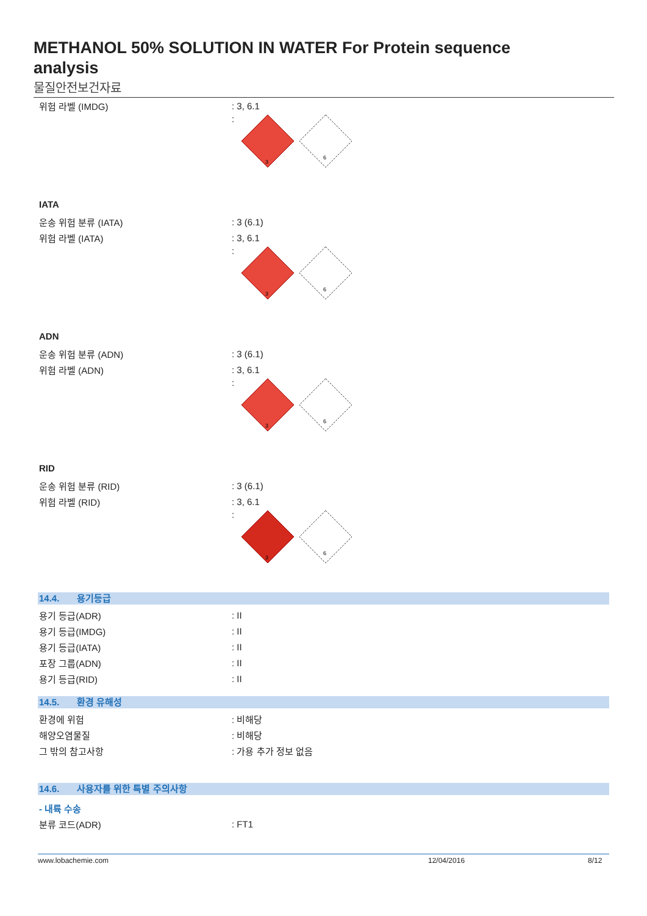METHANOL 50% SOLUTION IN WATER For Protein sequence analysis
물질안전보건자료
위험 라벨 (IMDG) : 3, 6.1
:
3
6
IATA
운송 위험 분류 (IATA) : 3 (6.1)
위험 라벨 (IATA) : 3, 6.1
:
3
6
ADN
운송 위험 분류 (ADN) : 3 (6.1)
위험 라벨 (ADN) : 3, 6.1
:
3
6
RID
운송 위험 분류 (RID) : 3 (6.1)
위험 라벨 (RID) : 3, 6.1
:
3
6
14.4. 용기등급
용기 등급(ADR) : II
용기 등급(IMDG) : II
용기 등급(IATA) : II
포장 그룹(ADN) : II
용기 등급(RID) : II
14.5. 환경 유해성
환경에 위험 : 비해당
해양오염물질 : 비해당
그 밖의 참고사항 : 가용 추가 정보 없음
14.6. 사용자를 위한 특별 주의사항
- 내륙 수송
분류 코드(ADR) : FT1
www.lobachemie.com 12/04/2016 8/12